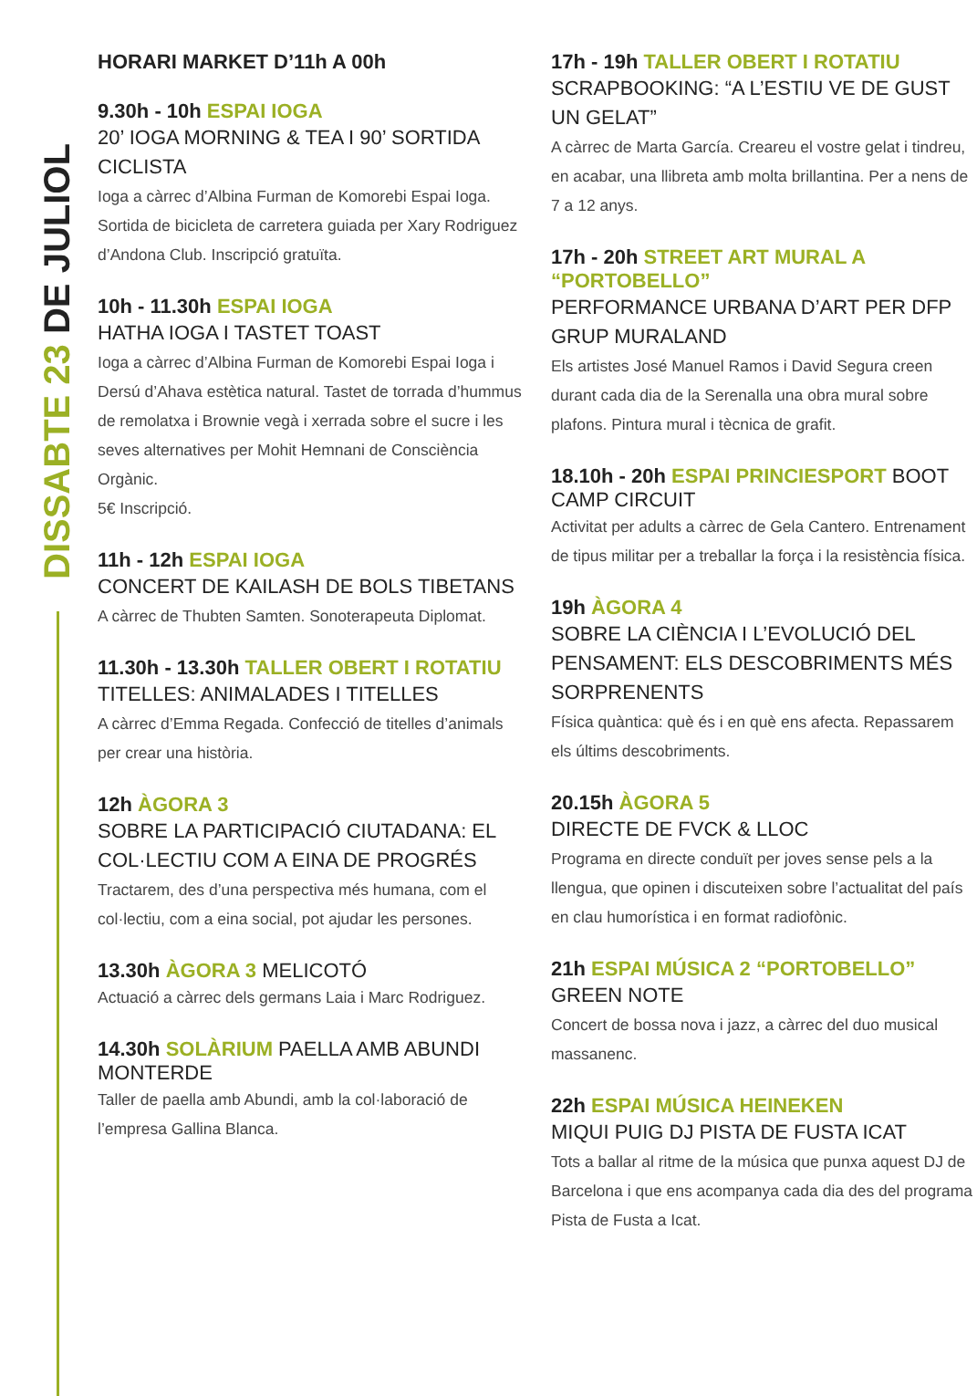DISSABTE 23 DE JULIOL
HORARI MARKET D’11h A 00h
9.30h - 10h ESPAI IOGA
20’ IOGA MORNING & TEA I 90’ SORTIDA CICLISTA
Ioga a càrrec d’Albina Furman de Komorebi Espai Ioga. Sortida de bicicleta de carretera guiada per Xary Rodriguez d’Andona Club. Inscripció gratuïta.
10h - 11.30h ESPAI IOGA
HATHA IOGA I TASTET TOAST
Ioga a càrrec d’Albina Furman de Komorebi Espai Ioga i Dersú d’Ahava estètica natural. Tastet de torrada d’hummus de remolatxa i Brownie vegà i xerrada sobre el sucre i les seves alternatives per Mohit Hemnani de Consciència Orgànic.
5€ Inscripció.
11h - 12h ESPAI IOGA
CONCERT DE KAILASH DE BOLS TIBETANS
A càrrec de Thubten Samten. Sonoterapeuta Diplomat.
11.30h - 13.30h TALLER OBERT I ROTATIU
TITELLES: ANIMALADES I TITELLES
A càrrec d’Emma Regada. Confecció de titelles d’animals per crear una història.
12h ÀGORA 3
SOBRE LA PARTICIPACIÓ CIUTADANA: EL COL·LECTIU COM A EINA DE PROGRÉS
Tractarem, des d’una perspectiva més humana, com el col·lectiu, com a eina social, pot ajudar les persones.
13.30h ÀGORA 3 MELICOTÓ
Actuació a càrrec dels germans Laia i Marc Rodriguez.
14.30h SOLÀRIUM PAELLA AMB ABUNDI MONTERDE
Taller de paella amb Abundi, amb la col·laboració de l’empresa Gallina Blanca.
17h - 19h TALLER OBERT I ROTATIU
SCRAPBOOKING: “A L’ESTIU VE DE GUST UN GELAT”
A càrrec de Marta García. Creareu el vostre gelat i tindreu, en acabar, una llibreta amb molta brillantina. Per a nens de 7 a 12 anys.
17h - 20h STREET ART MURAL A “PORTOBELLO”
PERFORMANCE URBANA D’ART PER DFP GRUP MURALAND
Els artistes José Manuel Ramos i David Segura creen durant cada dia de la Serenalla una obra mural sobre plafons. Pintura mural i tècnica de grafit.
18.10h - 20h ESPAI PRINCIESPORT BOOT CAMP CIRCUIT
Activitat per adults a càrrec de Gela Cantero. Entrenament de tipus militar per a treballar la força i la resistència física.
19h ÀGORA 4
SOBRE LA CIÈNCIA I L’EVOLUCIÓ DEL PENSAMENT: ELS DESCOBRIMENTS MÉS SORPRENENTS
Física quàntica: què és i en què ens afecta. Repassarem els últims descobriments.
20.15h ÀGORA 5
DIRECTE DE FVCK & LLOC
Programa en directe conduït per joves sense pels a la llengua, que opinen i discuteixen sobre l’actualitat del país en clau humorística i en format radiofònic.
21h ESPAI MÚSICA 2 “PORTOBELLO”
GREEN NOTE
Concert de bossa nova i jazz, a càrrec del duo musical massanenc.
22h ESPAI MÚSICA HEINEKEN
MIQUI PUIG DJ PISTA DE FUSTA ICAT
Tots a ballar al ritme de la música que punxa aquest DJ de Barcelona i que ens acompanya cada dia des del programa Pista de Fusta a Icat.